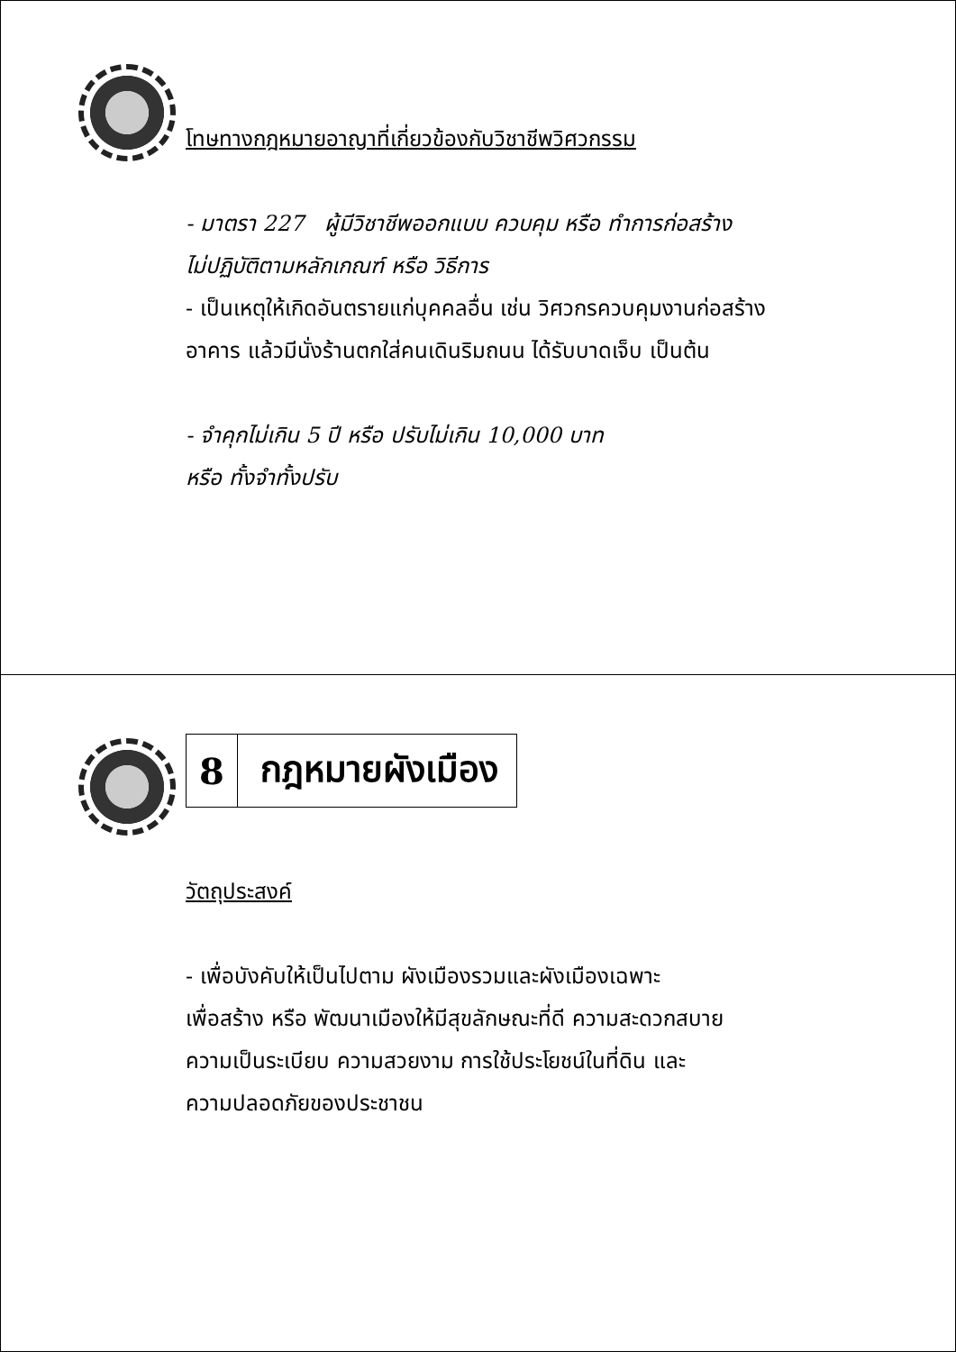โทษทางกฎหมายอาญาที่เกี่ยวข้องกับวิชาชีพวิศวกรรม
- มาตรา 227 ผู้มีวิชาชีพออกแบบ ควบคุม หรือ ทำการก่อสร้าง
ไม่ปฏิบัติตามหลักเกณฑ์ หรือ วิธีการ
- เป็นเหตุให้เกิดอันตรายแก่บุคคลอื่น เช่น วิศวกรควบคุมงานก่อสร้าง
อาคาร แล้วมีนั่งร้านตกใส่คนเดินริมถนน ได้รับบาดเจ็บ เป็นต้น
- จำคุกไม่เกิน 5 ปี หรือ ปรับไม่เกิน 10,000 บาท
หรือ ทั้งจำทั้งปรับ
8 กฎหมายผังเมือง
วัตถุประสงค์
- เพื่อบังคับให้เป็นไปตาม ผังเมืองรวมและผังเมืองเฉพาะ
เพื่อสร้าง หรือ พัฒนาเมืองให้มีสุขลักษณะที่ดี ความสะดวกสบาย
ความเป็นระเบียบ ความสวยงาม การใช้ประโยชน์ในที่ดิน และ
ความปลอดภัยของประชาชน